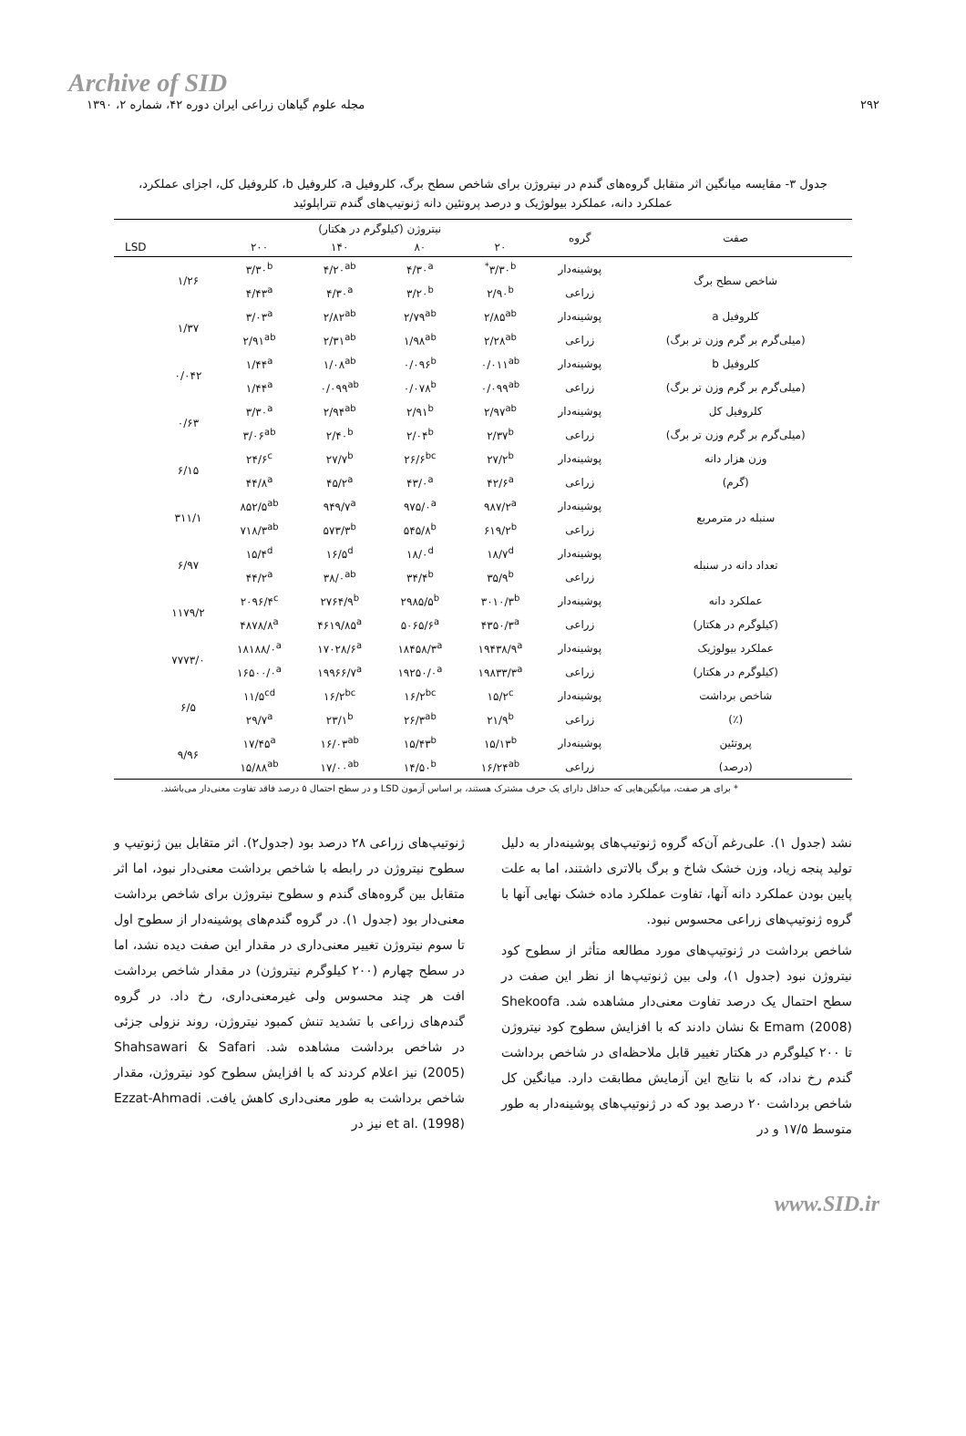Archive of SID
۲۹۲ مجله علوم گیاهان زراعی ایران دوره ۴۲، شماره ۲، ۱۳۹۰
جدول ۳- مقایسه میانگین اثر متقابل گروه‌های گندم در نیتروژن برای شاخص سطح برگ، کلروفیل a، کلروفیل b، کلروفیل کل، اجزای عملکرد، عملکرد دانه، عملکرد بیولوژیک و درصد پروتئین دانه ژنوتیپ‌های گندم تتراپلوئید
| صفت | گروه | نیتروژن (کیلوگرم در هکتار) | | | | | |
| --- | --- | --- | --- | --- | --- | --- | --- |
| | | ۲۰ | ۸۰ | ۱۴۰ | ۲۰۰ | | LSD |
| شاخص سطح برگ | پوشینه‌دار | ۳/۳۰<sup>b*</sup> | ۴/۳۰<sup>a</sup> | ۴/۲۰<sup>ab</sup> | ۳/۳۰<sup>b</sup> | ۱/۲۶ | |
| | زراعی | ۲/۹۰<sup>b</sup> | ۳/۲۰<sup>b</sup> | ۴/۳۰<sup>a</sup> | ۴/۴۳<sup>a</sup> | | |
| کلروفیل a | پوشینه‌دار | ۲/۸۵<sup>ab</sup> | ۲/۷۹<sup>ab</sup> | ۲/۸۲<sup>ab</sup> | ۳/۰۳<sup>a</sup> | ۱/۳۷ | |
| (میلی‌گرم بر گرم وزن تر برگ) | زراعی | ۲/۲۸<sup>ab</sup> | ۱/۹۸<sup>ab</sup> | ۲/۳۱<sup>ab</sup> | ۲/۹۱<sup>ab</sup> | | |
| کلروفیل b | پوشینه‌دار | ۰/۰۱۱<sup>ab</sup> | ۰/۰۹۶<sup>b</sup> | ۱/۰۸<sup>ab</sup> | ۱/۴۴<sup>a</sup> | ۰/۰۴۲ | |
| (میلی‌گرم بر گرم وزن تر برگ) | زراعی | ۰/۰۹۹<sup>ab</sup> | ۰/۰۷۸<sup>b</sup> | ۰/۰۹۹<sup>ab</sup> | ۱/۴۴<sup>a</sup> | | |
| کلروفیل کل | پوشینه‌دار | ۲/۹۷<sup>ab</sup> | ۲/۹۱<sup>b</sup> | ۲/۹۴<sup>ab</sup> | ۳/۳۰<sup>a</sup> | ۰/۶۳ | |
| (میلی‌گرم بر گرم وزن تر برگ) | زراعی | ۲/۳۷<sup>b</sup> | ۲/۰۴<sup>b</sup> | ۲/۴۰<sup>b</sup> | ۳/۰۶<sup>ab</sup> | | |
| وزن هزار دانه | پوشینه‌دار | ۲۷/۲<sup>b</sup> | ۲۶/۶<sup>bc</sup> | ۲۷/۷<sup>b</sup> | ۲۴/۶<sup>c</sup> | ۶/۱۵ | |
| (گرم) | زراعی | ۴۲/۶<sup>a</sup> | ۴۳/۰<sup>a</sup> | ۴۵/۲<sup>a</sup> | ۴۴/۸<sup>a</sup> | | |
| سنبله در مترمربع | پوشینه‌دار | ۹۸۷/۲<sup>a</sup> | ۹۷۵/۰<sup>a</sup> | ۹۴۹/۷<sup>a</sup> | ۸۵۲/۵<sup>ab</sup> | ۳۱۱/۱ | |
| | زراعی | ۶۱۹/۲<sup>b</sup> | ۵۴۵/۸<sup>b</sup> | ۵۷۳/۳<sup>b</sup> | ۷۱۸/۳<sup>ab</sup> | | |
| تعداد دانه در سنبله | پوشینه‌دار | ۱۸/۷<sup>d</sup> | ۱۸/۰<sup>d</sup> | ۱۶/۵<sup>d</sup> | ۱۵/۴<sup>d</sup> | ۶/۹۷ | |
| | زراعی | ۳۵/۹<sup>b</sup> | ۳۴/۴<sup>b</sup> | ۳۸/۰<sup>ab</sup> | ۴۴/۲<sup>a</sup> | | |
| عملکرد دانه | پوشینه‌دار | ۳۰۱۰/۳<sup>b</sup> | ۲۹۸۵/۵<sup>b</sup> | ۲۷۶۴/۹<sup>b</sup> | ۲۰۹۶/۴<sup>c</sup> | ۱۱۷۹/۲ | |
| (کیلوگرم در هکتار) | زراعی | ۴۳۵۰/۳<sup>a</sup> | ۵۰۶۵/۶<sup>a</sup> | ۴۶۱۹/۸۵<sup>a</sup> | ۴۸۷۸/۸<sup>a</sup> | | |
| عملکرد بیولوژیک | پوشینه‌دار | ۱۹۴۳۸/۹<sup>a</sup> | ۱۸۴۵۸/۳<sup>a</sup> | ۱۷۰۲۸/۶<sup>a</sup> | ۱۸۱۸۸/۰<sup>a</sup> | ۷۷۷۳/۰ | |
| (کیلوگرم در هکتار) | زراعی | ۱۹۸۳۳/۳<sup>a</sup> | ۱۹۲۵۰/۰<sup>a</sup> | ۱۹۹۶۶/۷<sup>a</sup> | ۱۶۵۰۰/۰<sup>a</sup> | | |
| شاخص برداشت | پوشینه‌دار | ۱۵/۲<sup>c</sup> | ۱۶/۲<sup>bc</sup> | ۱۶/۲<sup>bc</sup> | ۱۱/۵<sup>cd</sup> | ۶/۵ | |
| (٪) | زراعی | ۲۱/۹<sup>b</sup> | ۲۶/۳<sup>ab</sup> | ۲۳/۱<sup>b</sup> | ۲۹/۷<sup>a</sup> | | |
| پروتئین | پوشینه‌دار | ۱۵/۱۳<sup>b</sup> | ۱۵/۴۳<sup>b</sup> | ۱۶/۰۳<sup>ab</sup> | ۱۷/۴۵<sup>a</sup> | ۹/۹۶ | |
| (درصد) | زراعی | ۱۶/۲۴<sup>ab</sup> | ۱۴/۵۰<sup>b</sup> | ۱۷/۰۰<sup>ab</sup> | ۱۵/۸۸<sup>ab</sup> | | |
* برای هر صفت، میانگین‌هایی که حداقل دارای یک حرف مشترک هستند، بر اساس آزمون LSD و در سطح احتمال ۵ درصد فاقد تفاوت معنی‌دار می‌باشند.
نشد (جدول ۱). علی‌رغم آن‌که گروه ژنوتیپ‌های پوشینه‌دار به دلیل تولید پنجه زیاد، وزن خشک شاخ و برگ بالاتری داشتند، اما به علت پایین بودن عملکرد دانه آنها، تفاوت عملکرد ماده خشک نهایی آنها با گروه ژنوتیپ‌های زراعی محسوس نبود.
شاخص برداشت در ژنوتیپ‌های مورد مطالعه متأثر از سطوح کود نیتروژن نبود (جدول ۱)، ولی بین ژنوتیپ‌ها از نظر این صفت در سطح احتمال یک درصد تفاوت معنی‌دار مشاهده شد. Shekoofa & Emam (2008) نشان دادند که با افزایش سطوح کود نیتروژن تا ۲۰۰ کیلوگرم در هکتار تغییر قابل ملاحظه‌ای در شاخص برداشت گندم رخ نداد، که با نتایج این آزمایش مطابقت دارد. میانگین کل شاخص برداشت ۲۰ درصد بود که در ژنوتیپ‌های پوشینه‌دار به طور متوسط ۱۷/۵ و در
ژنوتیپ‌های زراعی ۲۸ درصد بود (جدول۲). اثر متقابل بین ژنوتیپ و سطوح نیتروژن در رابطه با شاخص برداشت معنی‌دار نبود، اما اثر متقابل بین گروه‌های گندم و سطوح نیتروژن برای شاخص برداشت معنی‌دار بود (جدول ۱). در گروه گندم‌های پوشینه‌دار از سطوح اول تا سوم نیتروژن تغییر معنی‌داری در مقدار این صفت دیده نشد، اما در سطح چهارم (۲۰۰ کیلوگرم نیتروژن) در مقدار شاخص برداشت افت هر چند محسوس ولی غیرمعنی‌داری، رخ داد. در گروه گندم‌های زراعی با تشدید تنش کمبود نیتروژن، روند نزولی جزئی در شاخص برداشت مشاهده شد. Shahsawari & Safari (2005) نیز اعلام کردند که با افزایش سطوح کود نیتروژن، مقدار شاخص برداشت به طور معنی‌داری کاهش یافت. Ezzat-Ahmadi et al. (1998) نیز در
www.SID.ir